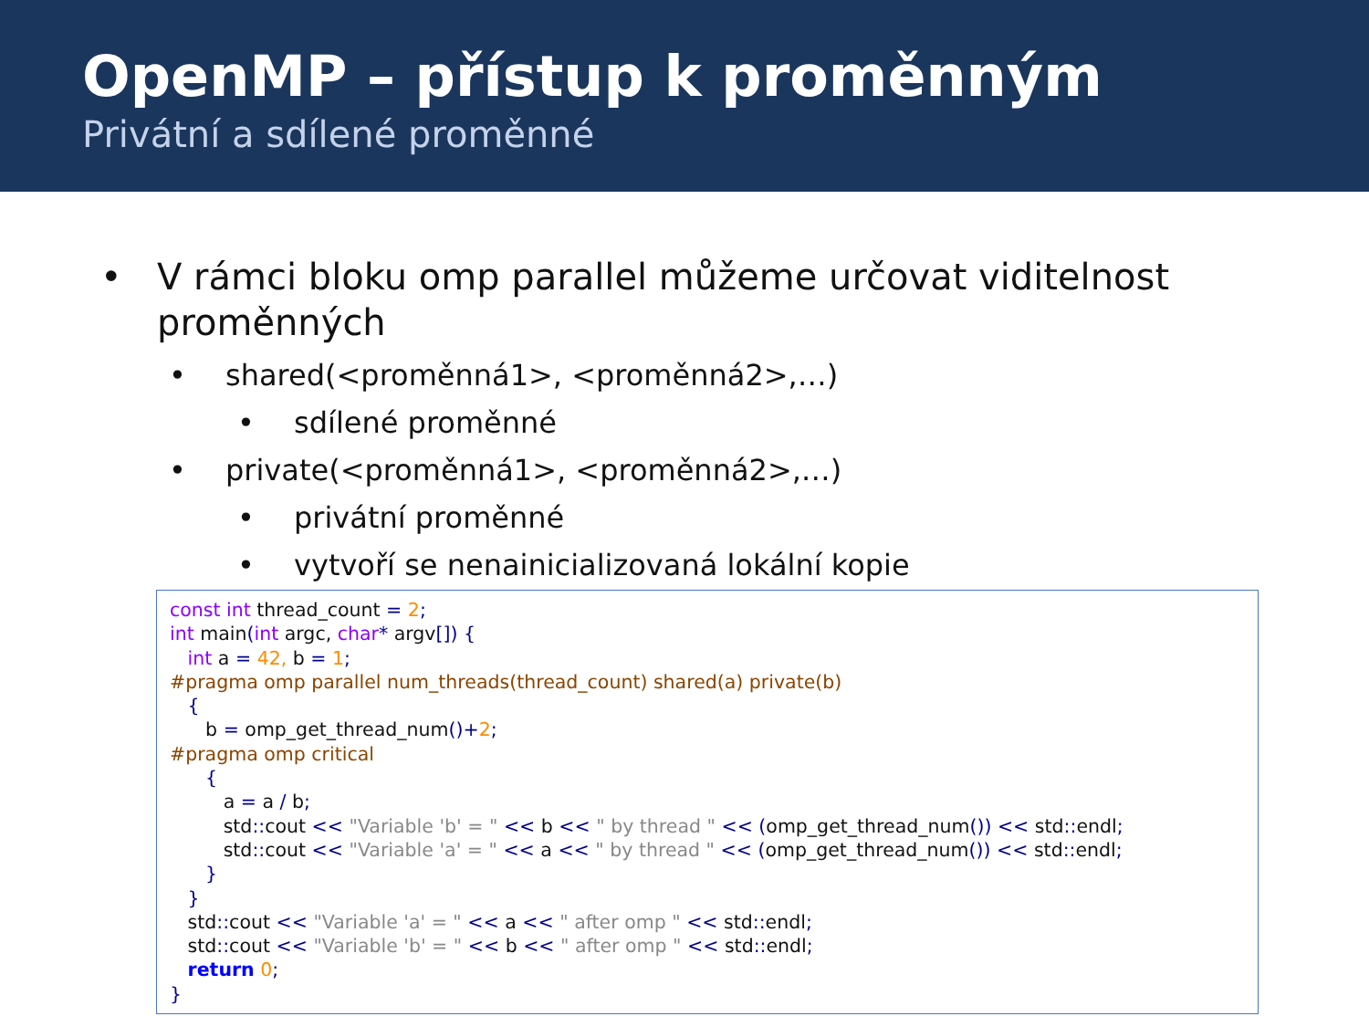OpenMP – přístup k proměnným
Privátní a sdílené proměnné
• V rámci bloku omp parallel můžeme určovat viditelnost proměnných
• shared(<proměnná1>, <proměnná2>,…)
• sdílené proměnné
• private(<proměnná1>, <proměnná2>,…)
• privátní proměnné
• vytvoří se nenainicializovaná lokální kopie
const int thread_count = 2; int main(int argc, char* argv[]) { int a = 42, b = 1; #pragma omp parallel num_threads(thread_count) shared(a) private(b) { b = omp_get_thread_num()+2; #pragma omp critical { a = a / b; std:: cout << "Variable 'b' = " << b << " by thread " << (omp_get_thread_num()) << std:: endl; std:: cout << "Variable 'a' = " << a << " by thread " << (omp_get_thread_num()) << std:: endl; } } std:: cout << "Variable 'a' = " << a << " after omp " << std:: endl; std:: cout << "Variable 'b' = " << b << " after omp " << std:: endl; return 0; }